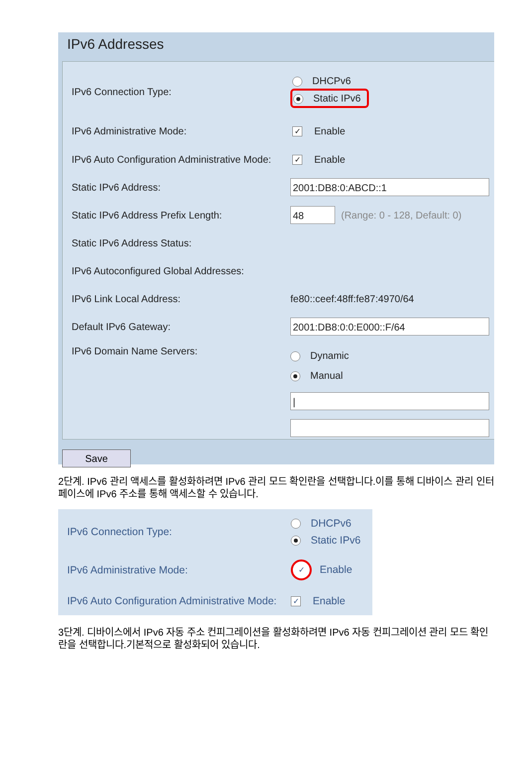IPv6 Addresses
IPv6 Connection Type:
DHCPv6
Static IPv6
IPv6 Administrative Mode:
✓ Enable
IPv6 Auto Configuration Administrative Mode:
✓ Enable
Static IPv6 Address:
2001:DB8:0:ABCD::1
Static IPv6 Address Prefix Length:
48
(Range: 0 - 128, Default: 0)
Static IPv6 Address Status:
IPv6 Autoconfigured Global Addresses:
IPv6 Link Local Address: fe80::ceef:48ff:fe87:4970/64
Default IPv6 Gateway:
2001:DB8:0:0:E000::F/64
IPv6 Domain Name Servers:
Dynamic
Manual
|
Save
2단계. IPv6 관리 액세스를 활성화하려면 IPv6 관리 모드 확인란을 선택합니다.이를 통해 디바이스 관리 인터페이스에 IPv6 주소를 통해 액세스할 수 있습니다.
IPv6 Connection Type:
DHCPv6
Static IPv6
IPv6 Administrative Mode:
✓ Enable
IPv6 Auto Configuration Administrative Mode:
✓ Enable
3단계. 디바이스에서 IPv6 자동 주소 컨피그레이션을 활성화하려면 IPv6 자동 컨피그레이션 관리 모드 확인란을 선택합니다.기본적으로 활성화되어 있습니다.